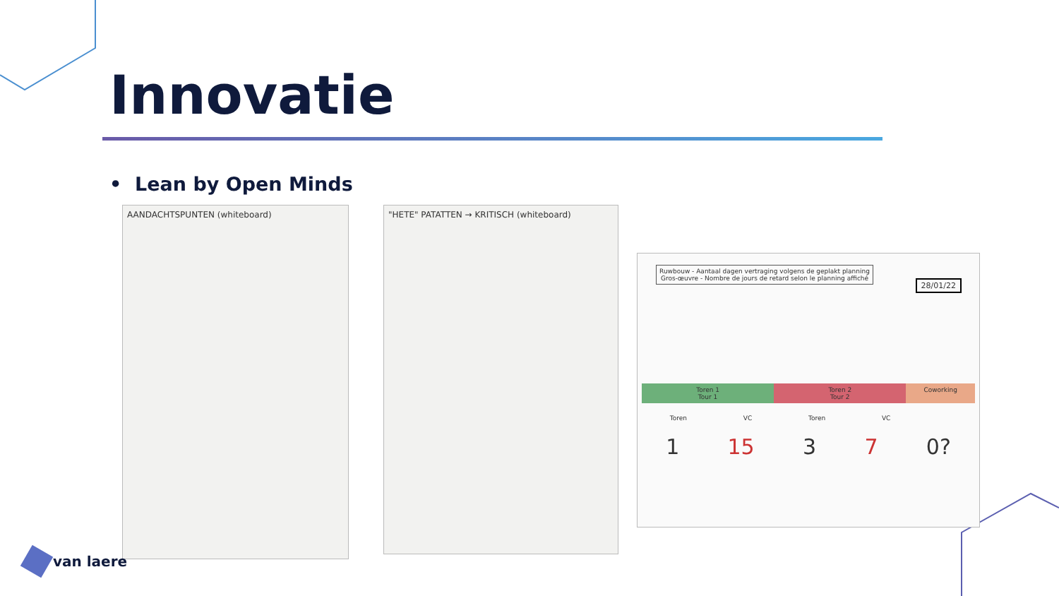Innovatie
• Lean by Open Minds
AANDACHTSPUNTEN (whiteboard) "HETE" PATATTEN → KRITISCH (whiteboard)
Ruwbouw - Aantaal dagen vertraging volgens de geplakt planning
Gros-œuvre - Nombre de jours de retard selon le planning affiché
28/01/22
Toren 1
Tour 1
Toren 2
Tour 2
Coworking
Toren VC Toren VC
1 15 3 7 0?
van laere